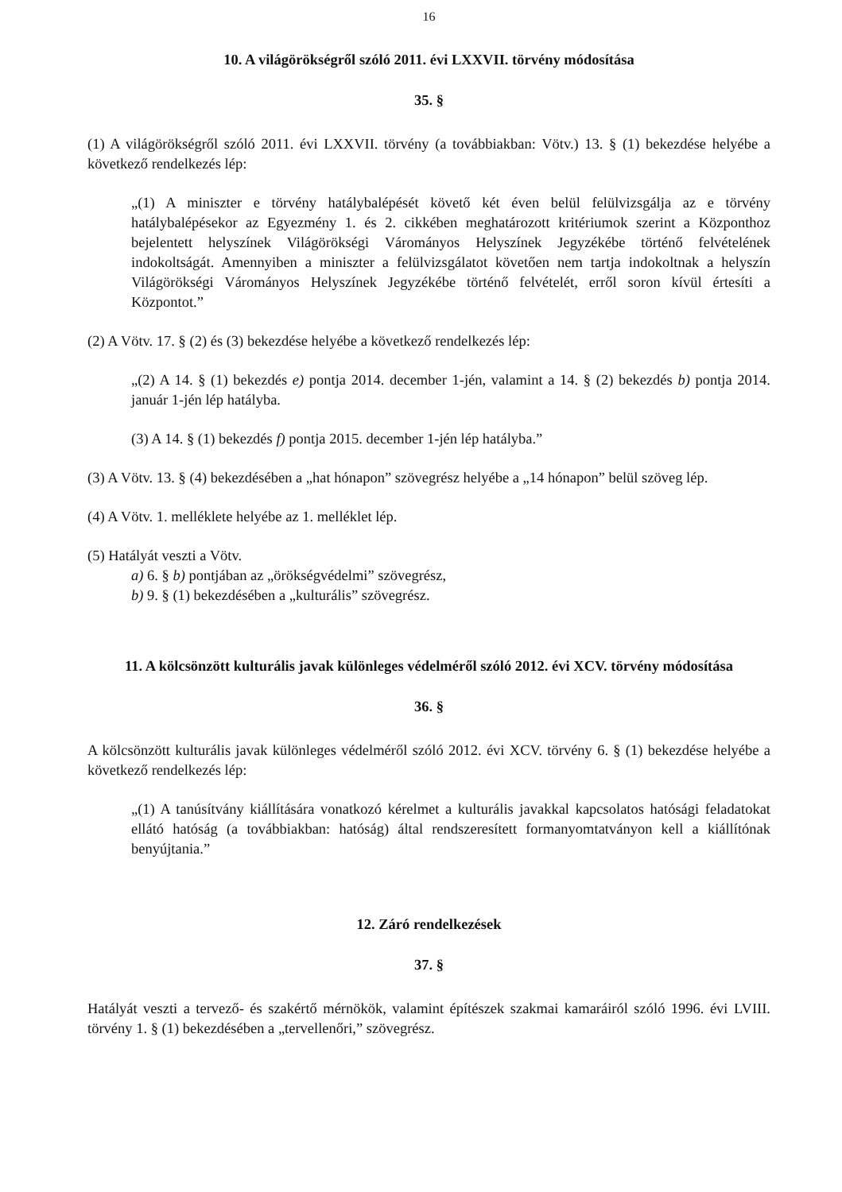16
10. A világörökségről szóló 2011. évi LXXVII. törvény módosítása
35. §
(1) A világörökségről szóló 2011. évi LXXVII. törvény (a továbbiakban: Vötv.) 13. § (1) bekezdése helyébe a következő rendelkezés lép:
„(1) A miniszter e törvény hatálybalépését követő két éven belül felülvizsgálja az e törvény hatálybalépésekor az Egyezmény 1. és 2. cikkében meghatározott kritériumok szerint a Központhoz bejelentett helyszínek Világörökségi Várományos Helyszínek Jegyzékébe történő felvételének indokoltságát. Amennyiben a miniszter a felülvizsgálatot követően nem tartja indokoltnak a helyszín Világörökségi Várományos Helyszínek Jegyzékébe történő felvételét, erről soron kívül értesíti a Központot.”
(2) A Vötv. 17. § (2) és (3) bekezdése helyébe a következő rendelkezés lép:
„(2) A 14. § (1) bekezdés e) pontja 2014. december 1-jén, valamint a 14. § (2) bekezdés b) pontja 2014. január 1-jén lép hatályba.
(3) A 14. § (1) bekezdés f) pontja 2015. december 1-jén lép hatályba.”
(3) A Vötv. 13. § (4) bekezdésében a „hat hónapon” szövegrész helyébe a „14 hónapon” belül szöveg lép.
(4) A Vötv. 1. melléklete helyébe az 1. melléklet lép.
(5) Hatályát veszti a Vötv.
a) 6. § b) pontjában az „örökségvédelmi” szövegrész,
b) 9. § (1) bekezdésében a „kulturális” szövegrész.
11. A kölcsönzött kulturális javak különleges védelméről szóló 2012. évi XCV. törvény módosítása
36. §
A kölcsönzött kulturális javak különleges védelméről szóló 2012. évi XCV. törvény 6. § (1) bekezdése helyébe a következő rendelkezés lép:
„(1) A tanúsítvány kiállítására vonatkozó kérelmet a kulturális javakkal kapcsolatos hatósági feladatokat ellátó hatóság (a továbbiakban: hatóság) által rendszeresített formanyomtatványon kell a kiállítónak benyújtania.”
12. Záró rendelkezések
37. §
Hatályát veszti a tervező- és szakértő mérnökök, valamint építészek szakmai kamaráiról szóló 1996. évi LVIII. törvény 1. § (1) bekezdésében a „tervellenőri,” szövegrész.